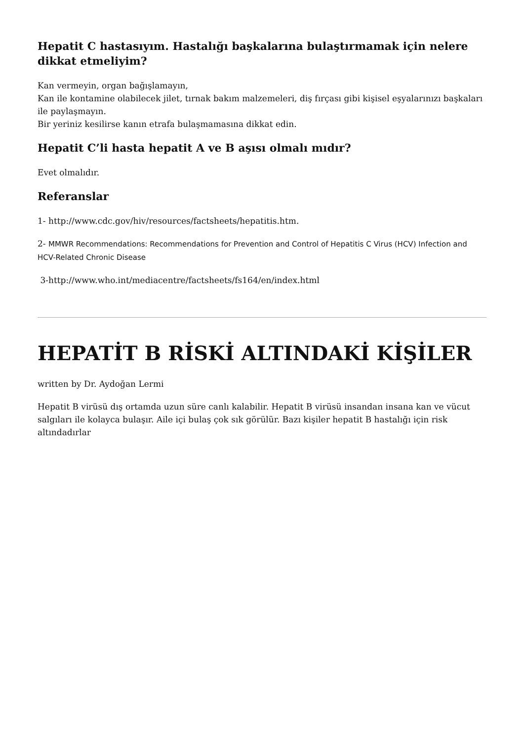Hepatit C hastasıyım. Hastalığı başkalarına bulaştırmamak için nelere dikkat etmeliyim?
Kan vermeyin, organ bağışlamayın,
Kan ile kontamine olabilecek jilet, tırnak bakım malzemeleri, diş fırçası gibi kişisel eşyalarınızı başkaları ile paylaşmayın.
Bir yeriniz kesilirse kanın etrafa bulaşmamasına dikkat edin.
Hepatit C’li hasta hepatit A ve B aşısı olmalı mıdır?
Evet olmalıdır.
Referanslar
1- http://www.cdc.gov/hiv/resources/factsheets/hepatitis.htm.
2- MMWR Recommendations: Recommendations for Prevention and Control of Hepatitis C Virus (HCV) Infection and HCV-Related Chronic Disease
3-http://www.who.int/mediacentre/factsheets/fs164/en/index.html
HEPATİT B RİSKİ ALTINDAKİ KİŞİLER
written by Dr. Aydoğan Lermi
Hepatit B virüsü dış ortamda uzun süre canlı kalabilir. Hepatit B virüsü insandan insana kan ve vücut salgıları ile kolayca bulaşır. Aile içi bulaş çok sık görülür. Bazı kişiler hepatit B hastalığı için risk altındadırlar